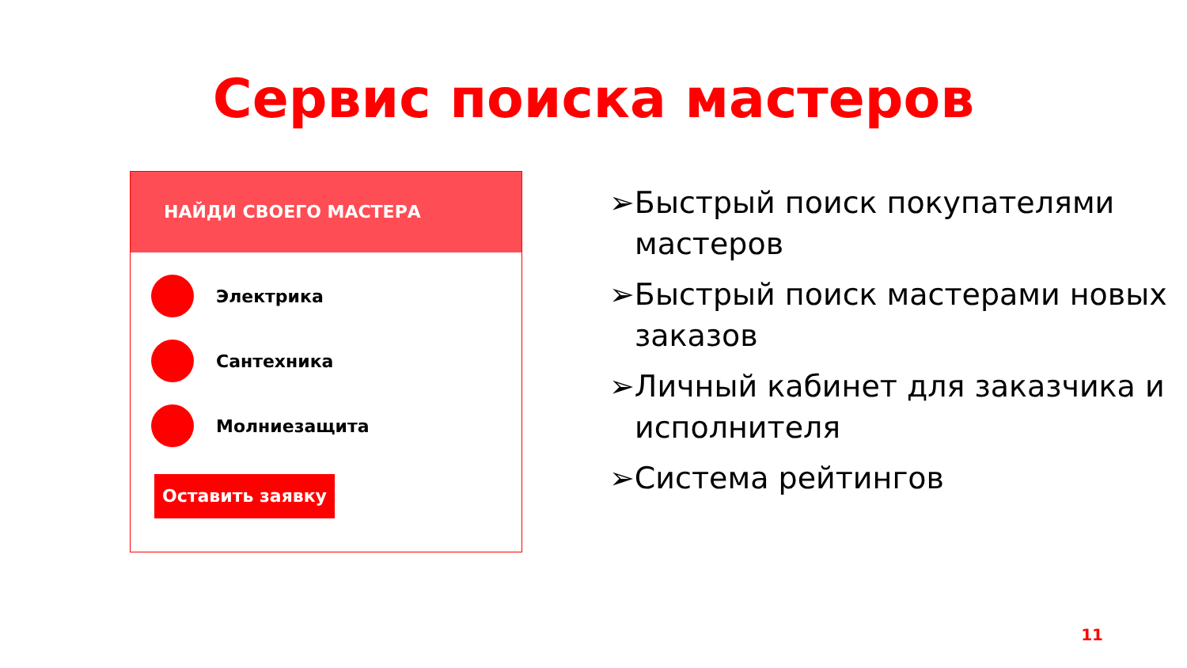Сервис поиска мастеров
НАЙДИ СВОЕГО МАСТЕРА
Электрика
Сантехника
Молниезащита
Оставить заявку
➢Быстрый поиск покупателями мастеров
➢Быстрый поиск мастерами новых заказов
➢Личный кабинет для заказчика и исполнителя
➢Система рейтингов
11